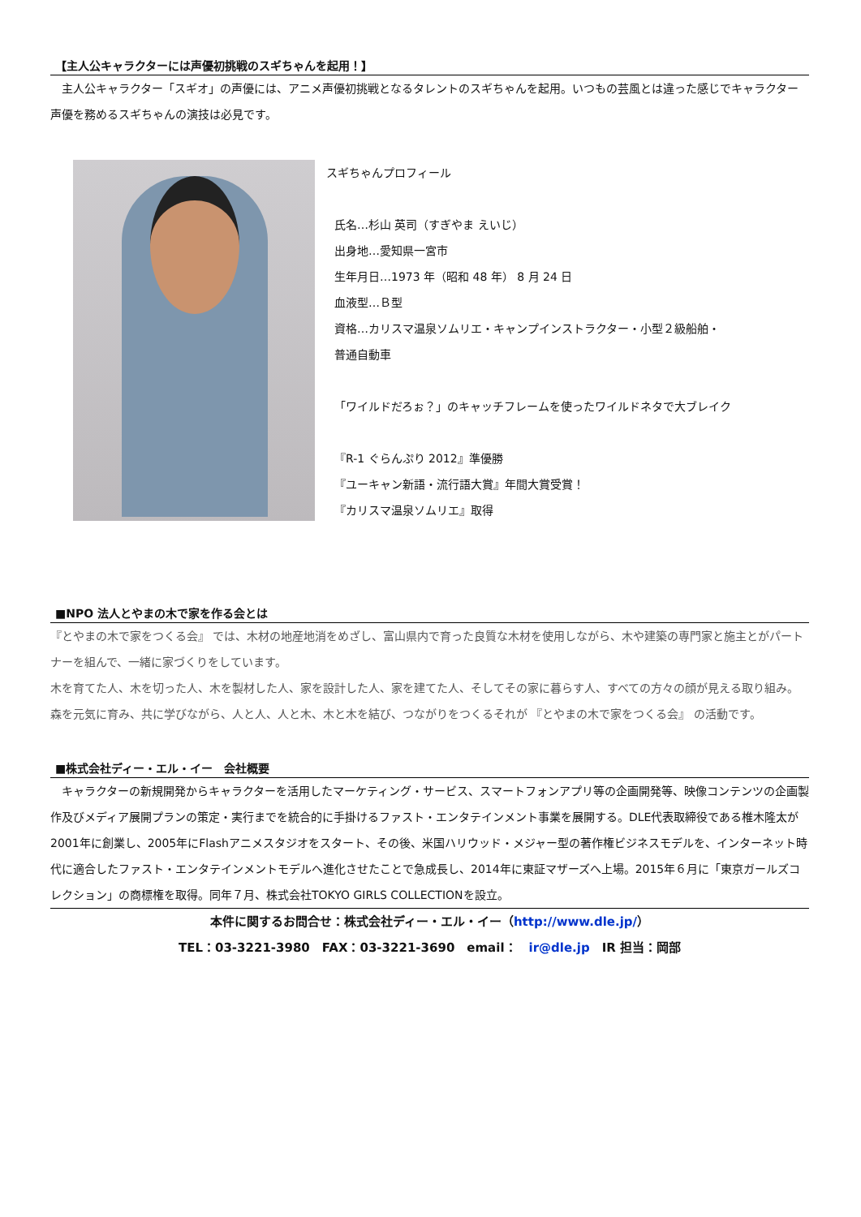【主人公キャラクターには声優初挑戦のスギちゃんを起用！】
　主人公キャラクター「スギオ」の声優には、アニメ声優初挑戦となるタレントのスギちゃんを起用。いつもの芸風とは違った感じでキャラクター声優を務めるスギちゃんの演技は必見です。
スギちゃんプロフィール
氏名…杉山 英司（すぎやま えいじ）
出身地…愛知県一宮市
生年月日…1973 年（昭和 48 年） 8 月 24 日
血液型…Ｂ型
資格…カリスマ温泉ソムリエ・キャンプインストラクター・小型２級船舶・
普通自動車
「ワイルドだろぉ？」のキャッチフレームを使ったワイルドネタで大ブレイク
『R-1 ぐらんぷり 2012』準優勝
『ユーキャン新語・流行語大賞』年間大賞受賞！
『カリスマ温泉ソムリエ』取得
■NPO 法人とやまの木で家を作る会とは
『とやまの木で家をつくる会』 では、木材の地産地消をめざし、富山県内で育った良質な木材を使用しながら、木や建築の専門家と施主とがパートナーを組んで、一緒に家づくりをしています。
木を育てた人、木を切った人、木を製材した人、家を設計した人、家を建てた人、そしてその家に暮らす人、すべての方々の顔が見える取り組み。森を元気に育み、共に学びながら、人と人、人と木、木と木を結び、つながりをつくるそれが 『とやまの木で家をつくる会』 の活動です。
■株式会社ディー・エル・イー　会社概要
　キャラクターの新規開発からキャラクターを活用したマーケティング・サービス、スマートフォンアプリ等の企画開発等、映像コンテンツの企画製作及びメディア展開プランの策定・実行までを統合的に手掛けるファスト・エンタテインメント事業を展開する。DLE代表取締役である椎木隆太が2001年に創業し、2005年にFlashアニメスタジオをスタート、その後、米国ハリウッド・メジャー型の著作権ビジネスモデルを、インターネット時代に適合したファスト・エンタテインメントモデルへ進化させたことで急成長し、2014年に東証マザーズへ上場。2015年６月に「東京ガールズコレクション」の商標権を取得。同年７月、株式会社TOKYO GIRLS COLLECTIONを設立。
本件に関するお問合せ：株式会社ディー・エル・イー（http://www.dle.jp/）
TEL：03-3221-3980　FAX：03-3221-3690　email：　ir@dle.jp　IR 担当：岡部